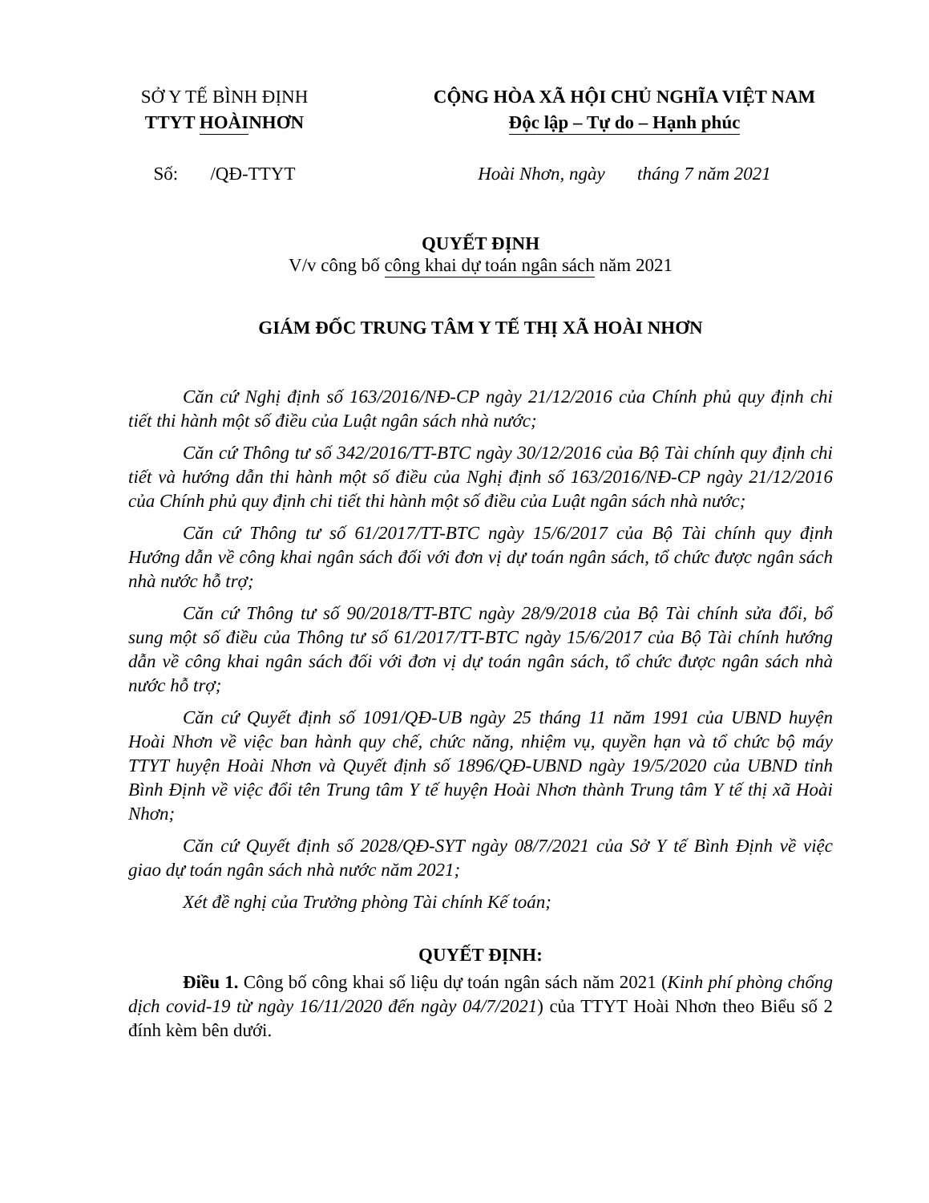SỞ Y TẾ BÌNH ĐỊNH
TTYT HOÀI NHƠN
CỘNG HÒA XÃ HỘI CHỦ NGHĨA VIỆT NAM
Độc lập – Tự do – Hạnh phúc
Số: /QĐ-TTYT
Hoài Nhơn, ngày tháng 7 năm 2021
QUYẾT ĐỊNH
V/v công bố công khai dự toán ngân sách năm 2021
GIÁM ĐỐC TRUNG TÂM Y TẾ THỊ XÃ HOÀI NHƠN
Căn cứ Nghị định số 163/2016/NĐ-CP ngày 21/12/2016 của Chính phủ quy định chi tiết thi hành một số điều của Luật ngân sách nhà nước;
Căn cứ Thông tư số 342/2016/TT-BTC ngày 30/12/2016 của Bộ Tài chính quy định chi tiết và hướng dẫn thi hành một số điều của Nghị định số 163/2016/NĐ-CP ngày 21/12/2016 của Chính phủ quy định chi tiết thi hành một số điều của Luật ngân sách nhà nước;
Căn cứ Thông tư số 61/2017/TT-BTC ngày 15/6/2017 của Bộ Tài chính quy định Hướng dẫn về công khai ngân sách đối với đơn vị dự toán ngân sách, tổ chức được ngân sách nhà nước hỗ trợ;
Căn cứ Thông tư số 90/2018/TT-BTC ngày 28/9/2018 của Bộ Tài chính sửa đổi, bổ sung một số điều của Thông tư số 61/2017/TT-BTC ngày 15/6/2017 của Bộ Tài chính hướng dẫn về công khai ngân sách đối với đơn vị dự toán ngân sách, tổ chức được ngân sách nhà nước hỗ trợ;
Căn cứ Quyết định số 1091/QĐ-UB ngày 25 tháng 11 năm 1991 của UBND huyện Hoài Nhơn về việc ban hành quy chế, chức năng, nhiệm vụ, quyền hạn và tổ chức bộ máy TTYT huyện Hoài Nhơn và Quyết định số 1896/QĐ-UBND ngày 19/5/2020 của UBND tỉnh Bình Định về việc đổi tên Trung tâm Y tế huyện Hoài Nhơn thành Trung tâm Y tế thị xã Hoài Nhơn;
Căn cứ Quyết định số 2028/QĐ-SYT ngày 08/7/2021 của Sở Y tế Bình Định về việc giao dự toán ngân sách nhà nước năm 2021;
Xét đề nghị của Trưởng phòng Tài chính Kế toán;
QUYẾT ĐỊNH:
Điều 1. Công bố công khai số liệu dự toán ngân sách năm 2021 (Kinh phí phòng chống dịch covid-19 từ ngày 16/11/2020 đến ngày 04/7/2021) của TTYT Hoài Nhơn theo Biểu số 2 đính kèm bên dưới.